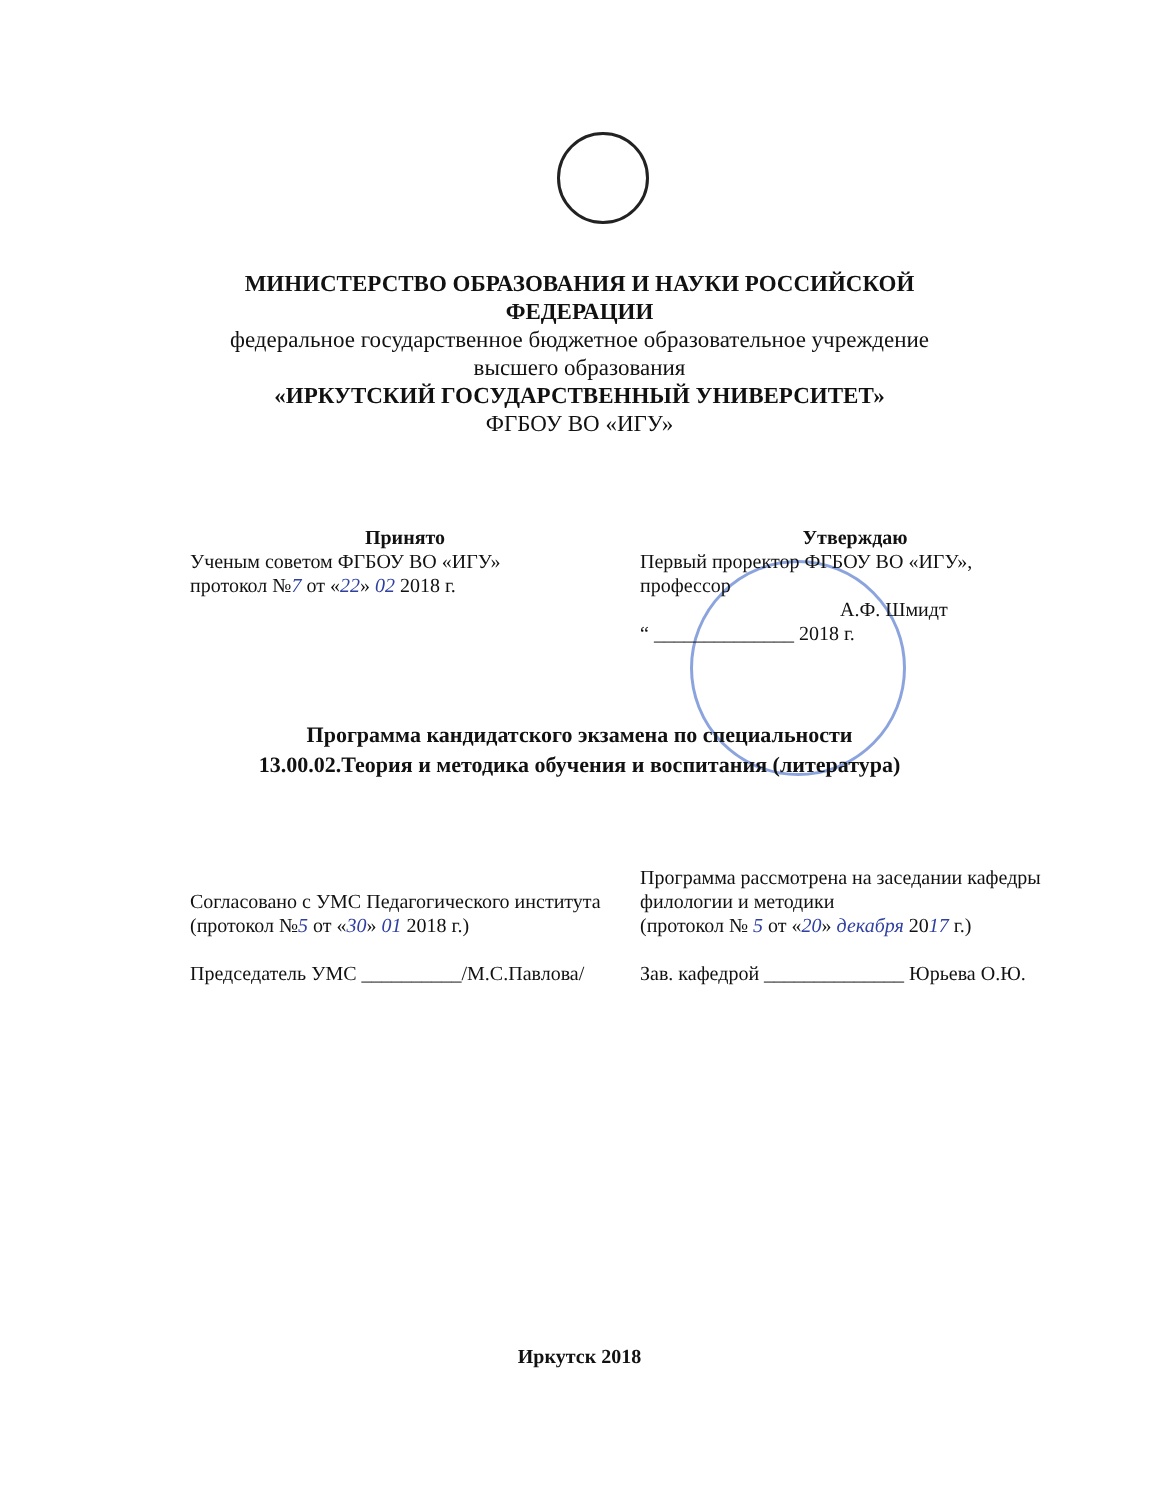МИНИСТЕРСТВО ОБРАЗОВАНИЯ И НАУКИ РОССИЙСКОЙ
ФЕДЕРАЦИИ
федеральное государственное бюджетное образовательное учреждение
высшего образования
«ИРКУТСКИЙ ГОСУДАРСТВЕННЫЙ УНИВЕРСИТЕТ»
ФГБОУ ВО «ИГУ»
Принято
Ученым советом ФГБОУ ВО «ИГУ»
протокол №7 от «22» 02 2018 г.
Утверждаю
Первый проректор ФГБОУ ВО «ИГУ»,
профессор
А.Ф. Шмидт
“ ______________ 2018 г.
Программа кандидатского экзамена по специальности
13.00.02.Теория и методика обучения и воспитания (литература)
Согласовано с УМС Педагогического института
(протокол №5 от «30» 01 2018 г.)
Председатель УМС __________/М.С.Павлова/
Программа рассмотрена на заседании кафедры филологии и методики
(протокол № 5 от «20» декабря 2017 г.)
Зав. кафедрой ______________ Юрьева О.Ю.
Иркутск 2018